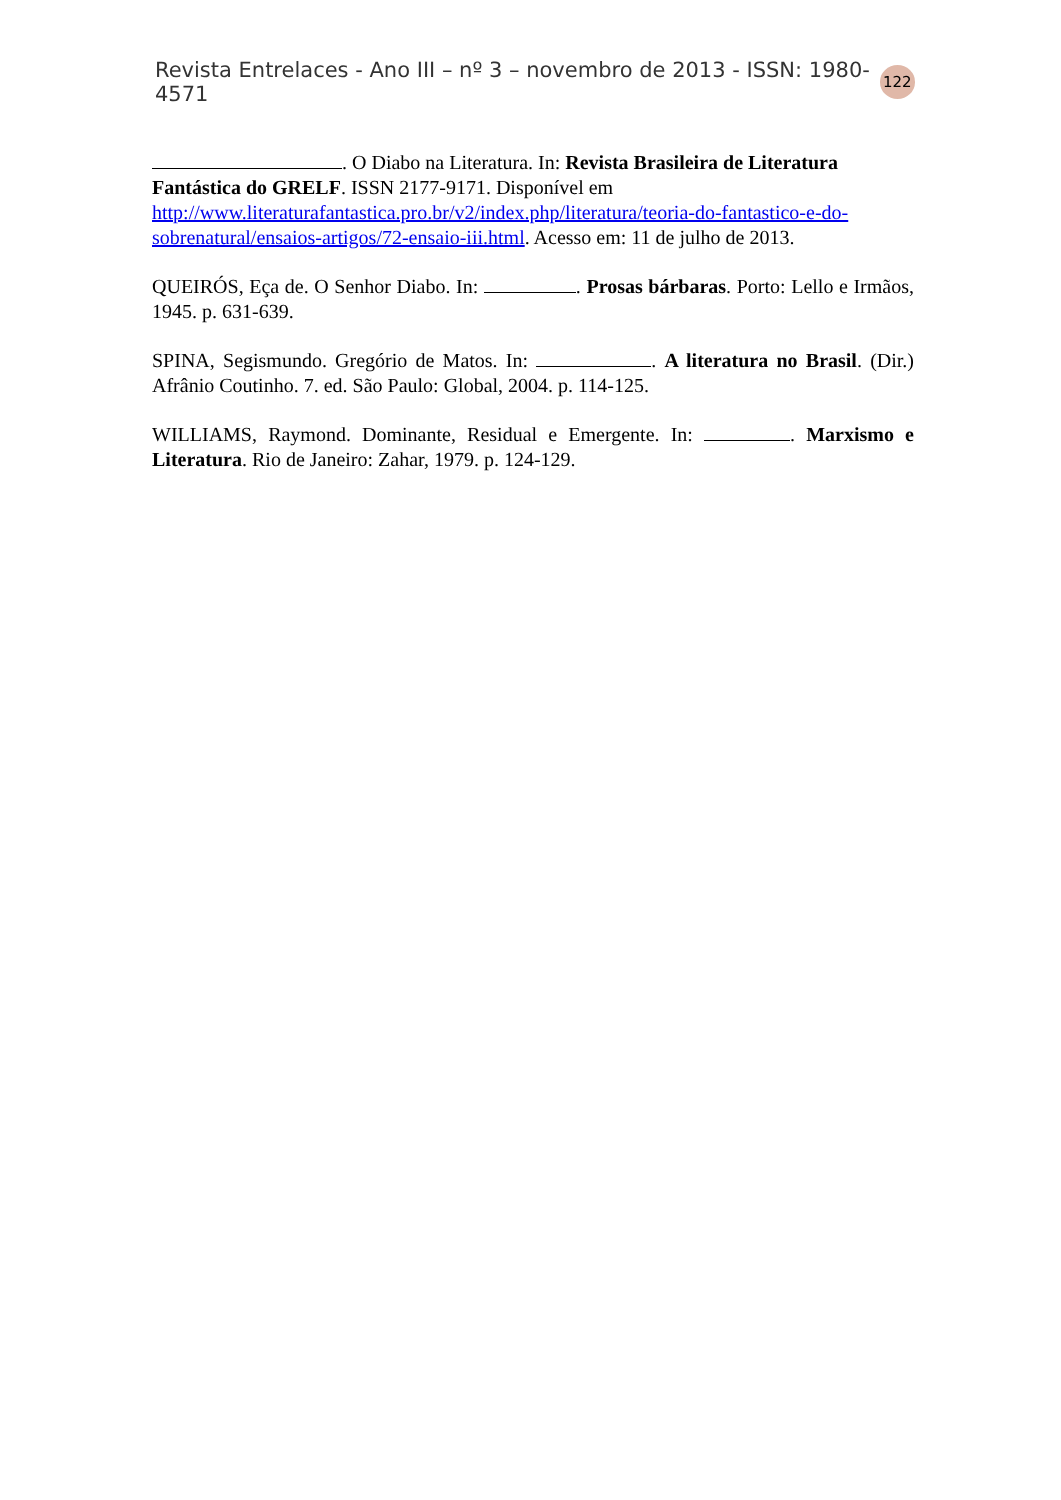Revista Entrelaces - Ano III – nº 3 – novembro de 2013 - ISSN: 1980-4571 122
. O Diabo na Literatura. In: Revista Brasileira de Literatura Fantástica do GRELF. ISSN 2177-9171. Disponível em http://www.literaturafantastica.pro.br/v2/index.php/literatura/teoria-do-fantastico-e-do-sobrenatural/ensaios-artigos/72-ensaio-iii.html. Acesso em: 11 de julho de 2013.
QUEIRÓS, Eça de. O Senhor Diabo. In: . Prosas bárbaras. Porto: Lello e Irmãos, 1945. p. 631-639.
SPINA, Segismundo. Gregório de Matos. In: . A literatura no Brasil. (Dir.) Afrânio Coutinho. 7. ed. São Paulo: Global, 2004. p. 114-125.
WILLIAMS, Raymond. Dominante, Residual e Emergente. In: . Marxismo e Literatura. Rio de Janeiro: Zahar, 1979. p. 124-129.